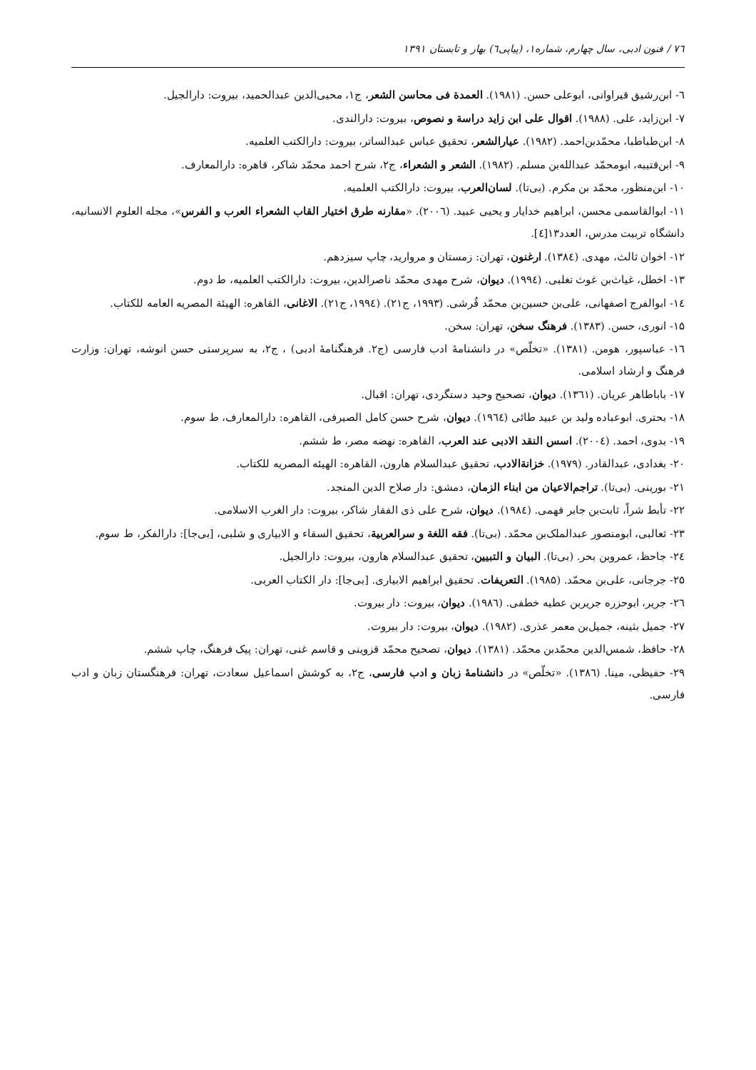۷٦ / فنون ادبی، سال چهارم، شماره۱، (پیاپی٦) بهار و تابستان ۱۳۹۱
٦- ابن‌رشیق قیراوانی، ابوعلی حسن. (۱۹۸۱). العمدة فی محاسن الشعر، ج۱، محیی‌الدین عبدالحمید، بیروت: دارالجیل.
۷- ابن‌زاید، علی. (۱۹۸۸). اقوال علی ابن زاید دراسة و نصوص، بیروت: دارالندی.
۸- ابن‌طباطبا، محمّدبن‌احمد. (۱۹۸۲). عیارالشعر، تحقیق عباس عبدالساتر، بیروت: دارالکتب العلمیه.
۹- ابن‌قتیبه، ابومحمّد عبدالله‌بن مسلم. (۱۹۸۲). الشعر و الشعراء، ج۲، شرح احمد محمّد شاکر، قاهره: دارالمعارف.
۱۰- ابن‌منظور، محمّد بن مکرم. (بی‌تا). لسان‌العرب، بیروت: دارالکتب العلمیه.
۱۱- ابوالقاسمی محسن، ابراهیم خدایار و یحیی عبید. (۲۰۰٦). «مقارنه طرق اختیار القاب الشعراء العرب و الفرس»، مجله العلوم الانسانیه، دانشگاه تربیت مدرس، العدد۱۳[٤].
۱۲- اخوان ثالث، مهدی. (۱۳۸٤). ارغنون، تهران: زمستان و مروارید، چاپ سیزدهم.
۱۳- اخطل، غیاث‌بن غوث تغلبی. (۱۹۹٤). دیوان، شرح مهدی محمّد ناصرالدین، بیروت: دارالکتب العلمیه، ط دوم.
۱٤- ابوالفرج اصفهانی، علی‌بن حسین‌بن محمّد قُرشی. (۱۹۹۳، ج۲۱). (۱۹۹٤، ج۲۱). الاغانی، القاهره: الهیئة المصریه العامه للکتاب.
۱۵- انوری، حسن. (۱۳۸۳). فرهنگ سخن، تهران: سخن.
۱٦- عباسپور، هومن. (۱۳۸۱). «تخلّص» در دانشنامهٔ ادب فارسی (ج۲. فرهنگنامهٔ ادبی) ، ج۲، به سرپرستی حسن انوشه، تهران: وزارت فرهنگ و ارشاد اسلامی.
۱۷- باباطاهر عریان. (۱۳٦۱). دیوان، تصحیح وحید دستگردی، تهران: اقبال.
۱۸- بحتری. ابوعباده ولید بن عبید طائی (۱۹٦٤). دیوان، شرح حسن کامل الصیرفی، القاهره: دارالمعارف، ط سوم.
۱۹- بدوی، احمد. (۲۰۰٤). اسس النقد الادبی عند العرب، القاهره: نهضه مصر، ط ششم.
۲۰- بغدادی، عبدالقادر. (۱۹۷۹). خزانةالادب، تحقیق عبدالسلام هارون، القاهره: الهیئه المصریه للکتاب.
۲۱- بورینی. (بی‌تا). تراجم‌الاعیان من ابناء الزمان، دمشق: دار صلاح الدین المنجد.
۲۲- تأبط شراً، ثابت‌بن جابر فهمی. (۱۹۸٤). دیوان، شرح علی ذی الفقار شاکر، بیروت: دار الغرب الاسلامی.
۲۳- ثعالبی، ابومنصور عبدالملک‌بن محمّد. (بی‌تا). فقه اللغة و سرالعربیة، تحقیق السقاء و الابیاری و شلبی، [بی‌جا]: دارالفکر، ط سوم.
۲٤- جاحظ، عمروبن بحر. (بی‌تا). البیان و التبیین، تحقیق عبدالسلام هارون، بیروت: دارالجیل.
۲۵- جرجانی، علی‌بن محمّد. (۱۹۸۵). التعریفات. تحقیق ابراهیم الابیاری. [بی‌جا]: دار الکتاب العربی.
۲٦- جریر، ابوحزره جریربن عطیه خطفی. (۱۹۸٦). دیوان، بیروت: دار بیروت.
۲۷- جمیل بثینه، جمیل‌بن معمر عذری. (۱۹۸۲). دیوان، بیروت: دار بیروت.
۲۸- حافظ، شمس‌الدین محمّدبن محمّد. (۱۳۸۱). دیوان، تصحیح محمّد قزوینی و قاسم غنی، تهران: پیک فرهنگ، چاپ ششم.
۲۹- حفیظی، مینا. (۱۳۸٦). «تخلّص» در دانشنامهٔ زبان و ادب فارسی، ج۲، به کوشش اسماعیل سعادت، تهران: فرهنگستان زبان و ادب فارسی.